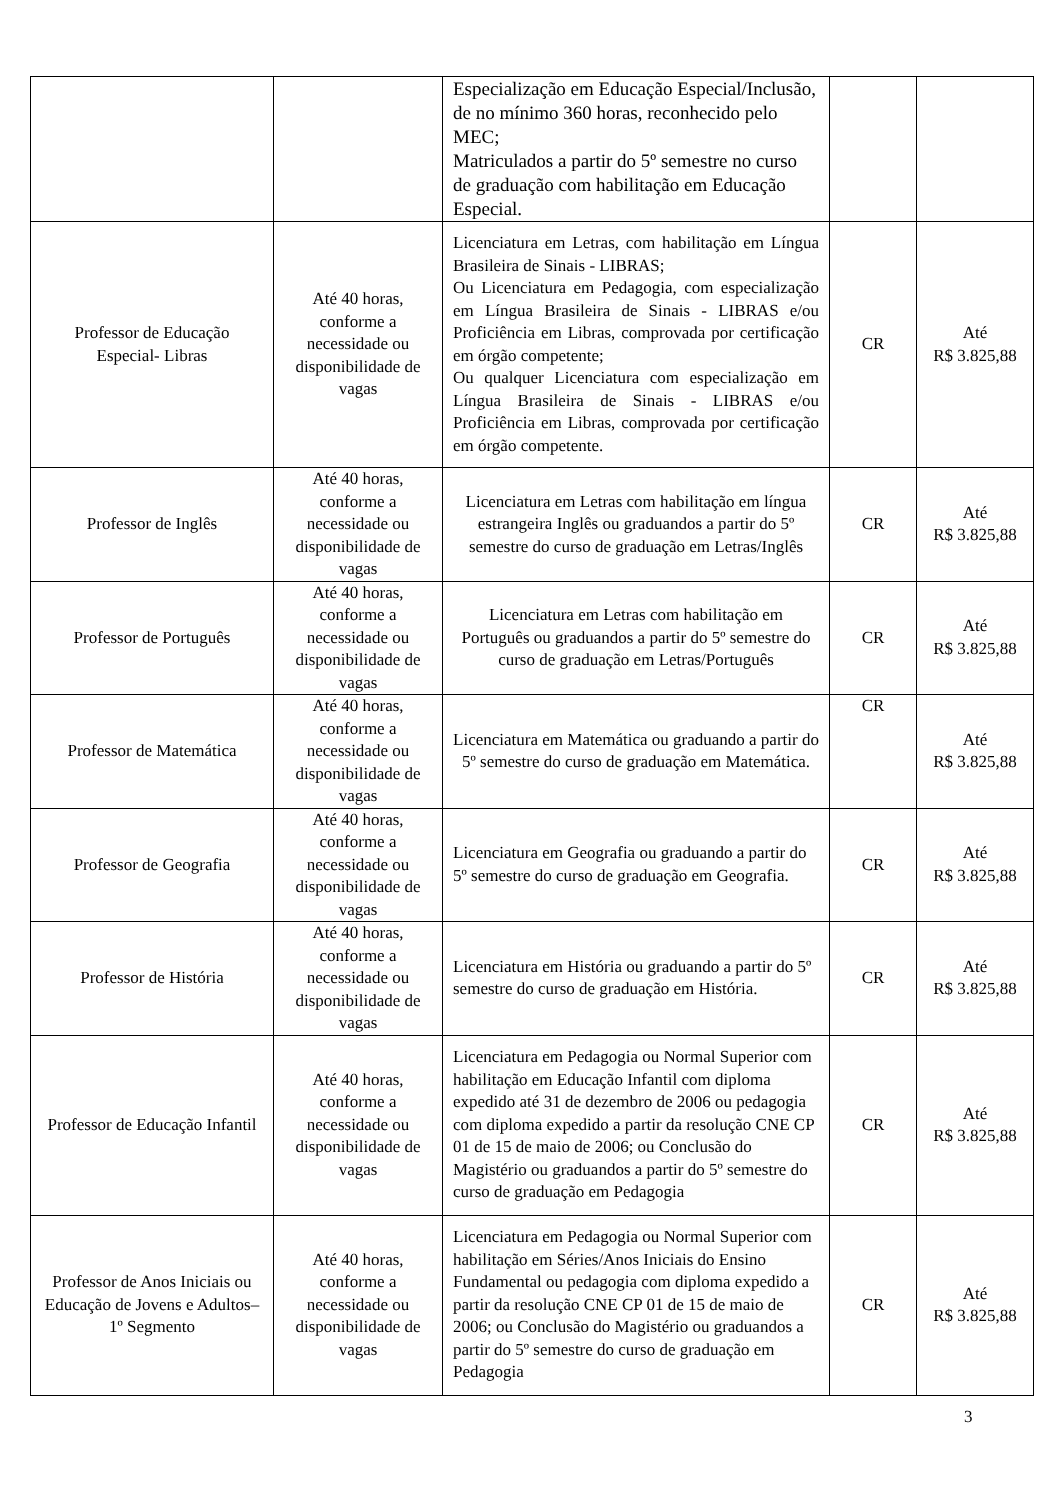| | | Especialização em Educação Especial/Inclusão, de no mínimo 360 horas, reconhecido pelo MEC; Matriculados a partir do 5º semestre no curso de graduação com habilitação em Educação Especial. | | |
| Professor de Educação Especial- Libras | Até 40 horas, conforme a necessidade ou disponibilidade de vagas | Licenciatura em Letras, com habilitação em Língua Brasileira de Sinais - LIBRAS; Ou Licenciatura em Pedagogia, com especialização em Língua Brasileira de Sinais - LIBRAS e/ou Proficiência em Libras, comprovada por certificação em órgão competente; Ou qualquer Licenciatura com especialização em Língua Brasileira de Sinais - LIBRAS e/ou Proficiência em Libras, comprovada por certificação em órgão competente. | CR | Até R$ 3.825,88 |
| Professor de Inglês | Até 40 horas, conforme a necessidade ou disponibilidade de vagas | Licenciatura em Letras com habilitação em língua estrangeira Inglês ou graduandos a partir do 5º semestre do curso de graduação em Letras/Inglês | CR | Até R$ 3.825,88 |
| Professor de Português | Até 40 horas, conforme a necessidade ou disponibilidade de vagas | Licenciatura em Letras com habilitação em Português ou graduandos a partir do 5º semestre do curso de graduação em Letras/Português | CR | Até R$ 3.825,88 |
| Professor de Matemática | Até 40 horas, conforme a necessidade ou disponibilidade de vagas | Licenciatura em Matemática ou graduando a partir do 5º semestre do curso de graduação em Matemática. | CR | Até R$ 3.825,88 |
| Professor de Geografia | Até 40 horas, conforme a necessidade ou disponibilidade de vagas | Licenciatura em Geografia ou graduando a partir do 5º semestre do curso de graduação em Geografia. | CR | Até R$ 3.825,88 |
| Professor de História | Até 40 horas, conforme a necessidade ou disponibilidade de vagas | Licenciatura em História ou graduando a partir do 5º semestre do curso de graduação em História. | CR | Até R$ 3.825,88 |
| Professor de Educação Infantil | Até 40 horas, conforme a necessidade ou disponibilidade de vagas | Licenciatura em Pedagogia ou Normal Superior com habilitação em Educação Infantil com diploma expedido até 31 de dezembro de 2006 ou pedagogia com diploma expedido a partir da resolução CNE CP 01 de 15 de maio de 2006; ou Conclusão do Magistério ou graduandos a partir do 5º semestre do curso de graduação em Pedagogia | CR | Até R$ 3.825,88 |
| Professor de Anos Iniciais ou Educação de Jovens e Adultos– 1º Segmento | Até 40 horas, conforme a necessidade ou disponibilidade de vagas | Licenciatura em Pedagogia ou Normal Superior com habilitação em Séries/Anos Iniciais do Ensino Fundamental ou pedagogia com diploma expedido a partir da resolução CNE CP 01 de 15 de maio de 2006; ou Conclusão do Magistério ou graduandos a partir do 5º semestre do curso de graduação em Pedagogia | CR | Até R$ 3.825,88 |
3